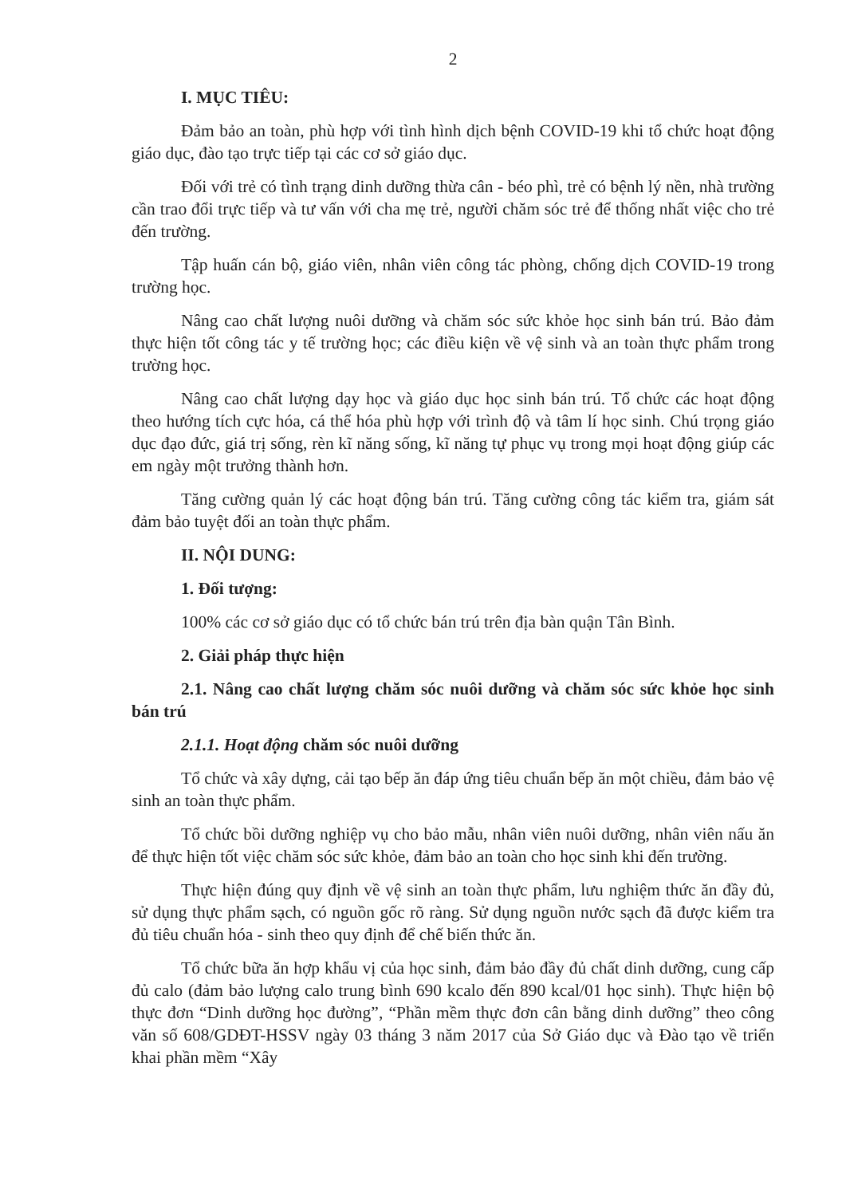2
I. MỤC TIÊU:
Đảm bảo an toàn, phù hợp với tình hình dịch bệnh COVID-19 khi tổ chức hoạt động giáo dục, đào tạo trực tiếp tại các cơ sở giáo dục.
Đối với trẻ có tình trạng dinh dưỡng thừa cân - béo phì, trẻ có bệnh lý nền, nhà trường cần trao đổi trực tiếp và tư vấn với cha mẹ trẻ, người chăm sóc trẻ để thống nhất việc cho trẻ đến trường.
Tập huấn cán bộ, giáo viên, nhân viên công tác phòng, chống dịch COVID-19 trong trường học.
Nâng cao chất lượng nuôi dưỡng và chăm sóc sức khỏe học sinh bán trú. Bảo đảm thực hiện tốt công tác y tế trường học; các điều kiện về vệ sinh và an toàn thực phẩm trong trường học.
Nâng cao chất lượng dạy học và giáo dục học sinh bán trú. Tổ chức các hoạt động theo hướng tích cực hóa, cá thể hóa phù hợp với trình độ và tâm lí học sinh. Chú trọng giáo dục đạo đức, giá trị sống, rèn kĩ năng sống, kĩ năng tự phục vụ trong mọi hoạt động giúp các em ngày một trưởng thành hơn.
Tăng cường quản lý các hoạt động bán trú. Tăng cường công tác kiểm tra, giám sát đảm bảo tuyệt đối an toàn thực phẩm.
II. NỘI DUNG:
1. Đối tượng:
100% các cơ sở giáo dục có tổ chức bán trú trên địa bàn quận Tân Bình.
2. Giải pháp thực hiện
2.1. Nâng cao chất lượng chăm sóc nuôi dưỡng và chăm sóc sức khỏe học sinh bán trú
2.1.1. Hoạt động chăm sóc nuôi dưỡng
Tổ chức và xây dựng, cải tạo bếp ăn đáp ứng tiêu chuẩn bếp ăn một chiều, đảm bảo vệ sinh an toàn thực phẩm.
Tổ chức bồi dưỡng nghiệp vụ cho bảo mẫu, nhân viên nuôi dưỡng, nhân viên nấu ăn để thực hiện tốt việc chăm sóc sức khỏe, đảm bảo an toàn cho học sinh khi đến trường.
Thực hiện đúng quy định về vệ sinh an toàn thực phẩm, lưu nghiệm thức ăn đầy đủ, sử dụng thực phẩm sạch, có nguồn gốc rõ ràng. Sử dụng nguồn nước sạch đã được kiểm tra đủ tiêu chuẩn hóa - sinh theo quy định để chế biến thức ăn.
Tổ chức bữa ăn hợp khẩu vị của học sinh, đảm bảo đầy đủ chất dinh dưỡng, cung cấp đủ calo (đảm bảo lượng calo trung bình 690 kcalo đến 890 kcal/01 học sinh). Thực hiện bộ thực đơn “Dinh dưỡng học đường”, “Phần mềm thực đơn cân bằng dinh dưỡng” theo công văn số 608/GDĐT-HSSV ngày 03 tháng 3 năm 2017 của Sở Giáo dục và Đào tạo về triển khai phần mềm “Xây